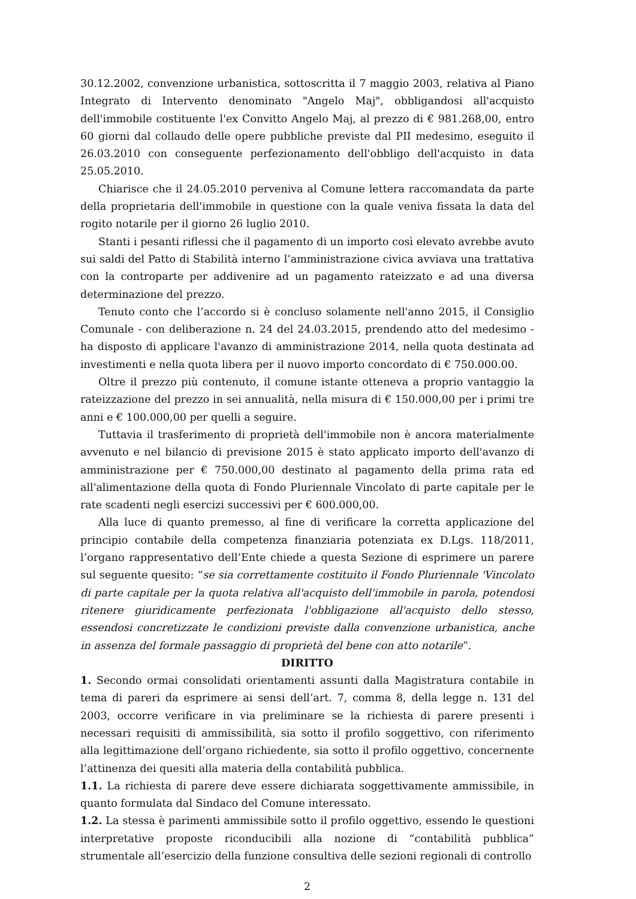30.12.2002, convenzione urbanistica, sottoscritta il 7 maggio 2003, relativa al Piano Integrato di Intervento denominato "Angelo Maj", obbligandosi all'acquisto dell'immobile costituente l'ex Convitto Angelo Maj, al prezzo di € 981.268,00, entro 60 giorni dal collaudo delle opere pubbliche previste dal PII medesimo, eseguito il 26.03.2010 con conseguente perfezionamento dell'obbligo dell'acquisto in data 25.05.2010.
Chiarisce che il 24.05.2010 perveniva al Comune lettera raccomandata da parte della proprietaria dell'immobile in questione con la quale veniva fissata la data del rogito notarile per il giorno 26 luglio 2010.
Stanti i pesanti riflessi che il pagamento di un importo così elevato avrebbe avuto sui saldi del Patto di Stabilità interno l’amministrazione civica avviava una trattativa con la controparte per addivenire ad un pagamento rateizzato e ad una diversa determinazione del prezzo.
Tenuto conto che l’accordo si è concluso solamente nell'anno 2015, il Consiglio Comunale - con deliberazione n. 24 del 24.03.2015, prendendo atto del medesimo - ha disposto di applicare l'avanzo di amministrazione 2014, nella quota destinata ad investimenti e nella quota libera per il nuovo importo concordato di € 750.000.00.
Oltre il prezzo più contenuto, il comune istante otteneva a proprio vantaggio la rateizzazione del prezzo in sei annualità, nella misura di € 150.000,00 per i primi tre anni e € 100.000,00 per quelli a seguire.
Tuttavia il trasferimento di proprietà dell'immobile non è ancora materialmente avvenuto e nel bilancio di previsione 2015 è stato applicato importo dell'avanzo di amministrazione per € 750.000,00 destinato al pagamento della prima rata ed all'alimentazione della quota di Fondo Pluriennale Vincolato di parte capitale per le rate scadenti negli esercizi successivi per € 600.000,00.
Alla luce di quanto premesso, al fine di verificare la corretta applicazione del principio contabile della competenza finanziaria potenziata ex D.Lgs. 118/2011, l’organo rappresentativo dell’Ente chiede a questa Sezione di esprimere un parere sul seguente quesito: “se sia correttamente costituito il Fondo Pluriennale 'Vincolato di parte capitale per la quota relativa all'acquisto dell'immobile in parola, potendosi ritenere giuridicamente perfezionata l'obbligazione all'acquisto dello stesso, essendosi concretizzate le condizioni previste dalla convenzione urbanistica, anche in assenza del formale passaggio di proprietà del bene con atto notarile”.
DIRITTO
1. Secondo ormai consolidati orientamenti assunti dalla Magistratura contabile in tema di pareri da esprimere ai sensi dell’art. 7, comma 8, della legge n. 131 del 2003, occorre verificare in via preliminare se la richiesta di parere presenti i necessari requisiti di ammissibilità, sia sotto il profilo soggettivo, con riferimento alla legittimazione dell’organo richiedente, sia sotto il profilo oggettivo, concernente l’attinenza dei quesiti alla materia della contabilità pubblica.
1.1. La richiesta di parere deve essere dichiarata soggettivamente ammissibile, in quanto formulata dal Sindaco del Comune interessato.
1.2. La stessa è parimenti ammissibile sotto il profilo oggettivo, essendo le questioni interpretative proposte riconducibili alla nozione di “contabilità pubblica” strumentale all’esercizio della funzione consultiva delle sezioni regionali di controllo
2